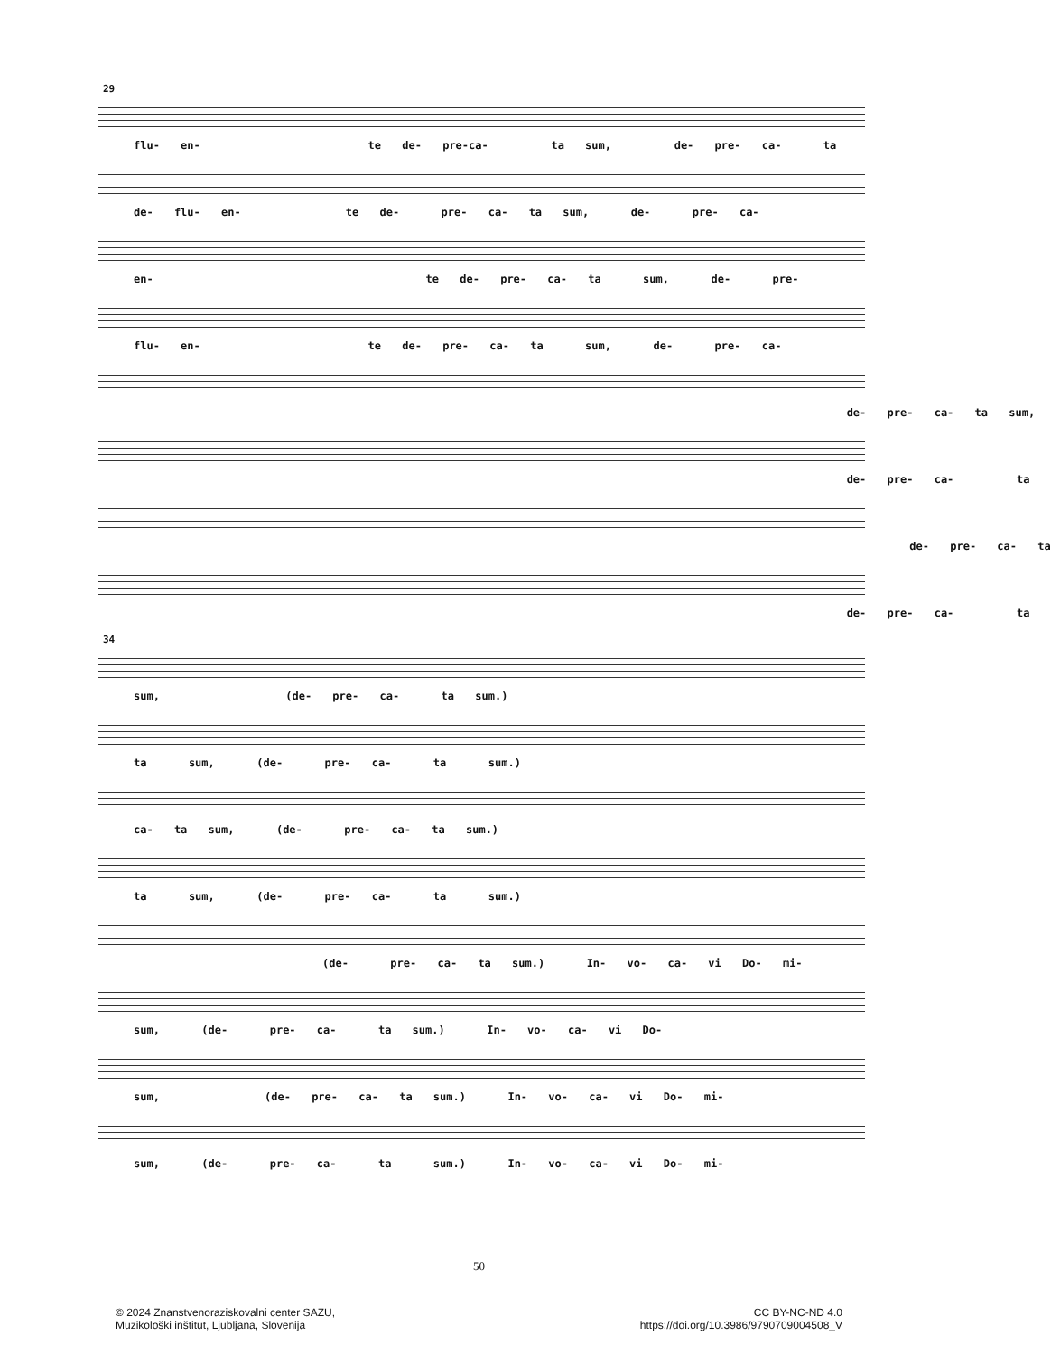29
flu- en- te de- pre-ca- ta sum, de- pre- ca- ta
de- flu- en- te de- pre- ca- ta sum, de- pre- ca-
en- te de- pre- ca- ta sum, de- pre-
flu- en- te de- pre- ca- ta sum, de- pre- ca-
de- pre- ca- ta sum,
de- pre- ca- ta
de- pre- ca- ta
de- pre- ca- ta
34
sum, (de- pre- ca- ta sum.)
ta sum, (de- pre- ca- ta sum.)
ca- ta sum, (de- pre- ca- ta sum.)
ta sum, (de- pre- ca- ta sum.)
(de- pre- ca- ta sum.) In- vo- ca- vi Do- mi-
sum, (de- pre- ca- ta sum.) In- vo- ca- vi Do-
sum, (de- pre- ca- ta sum.) In- vo- ca- vi Do- mi-
sum, (de- pre- ca- ta sum.) In- vo- ca- vi Do- mi-
50
© 2024 Znanstvenoraziskovalni center SAZU,
Muzikološki inštitut, Ljubljana, Slovenija
CC BY-NC-ND 4.0
https://doi.org/10.3986/9790709004508_V